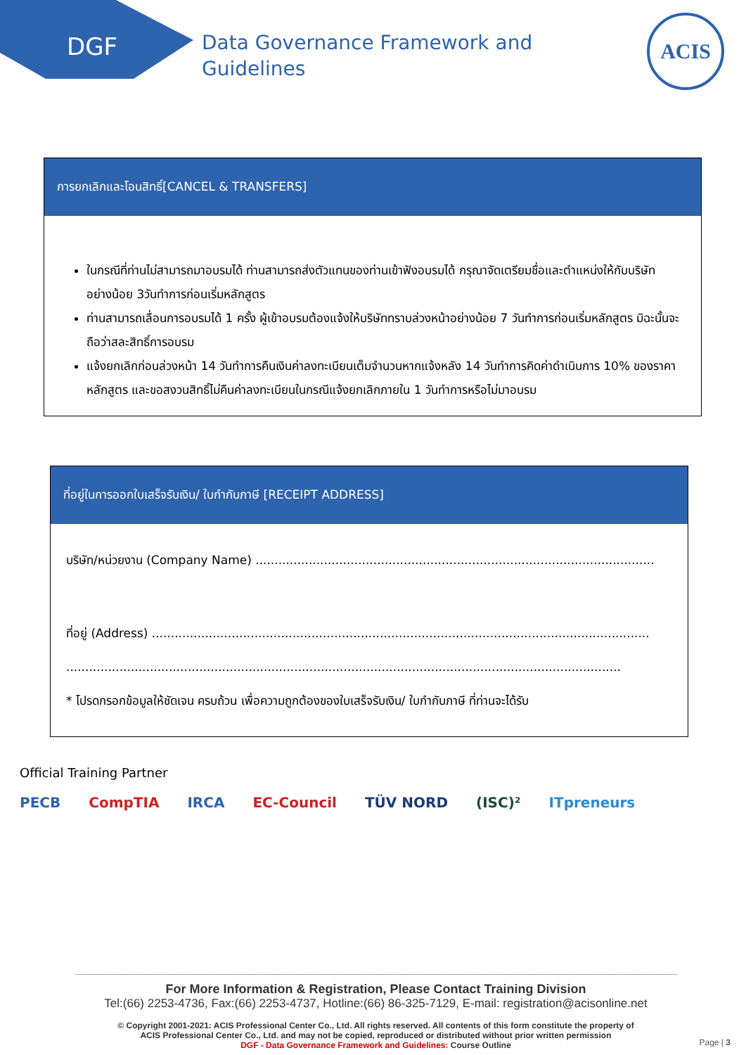DGF
Data Governance Framework and
Guidelines
ACIS
การยกเลิกและโอนสิทธิ์[CANCEL & TRANSFERS]
ในกรณีที่ท่านไม่สามารถมาอบรมได้ ท่านสามารถส่งตัวแทนของท่านเข้าฟังอบรมได้ กรุณาจัดเตรียมชื่อและตำแหน่งให้กับบริษัทอย่างน้อย 3วันทำการก่อนเริ่มหลักสูตร
ท่านสามารถเลื่อนการอบรมได้ 1 ครั้ง ผู้เข้าอบรมต้องแจ้งให้บริษัททราบล่วงหน้าอย่างน้อย 7 วันทำการก่อนเริ่มหลักสูตร มิฉะนั้นจะถือว่าสละสิทธิ์การอบรม
แจ้งยกเลิกก่อนล่วงหน้า 14 วันทำการคืนเงินค่าลงทะเบียนเต็มจำนวนหากแจ้งหลัง 14 วันทำการคิดค่าดำเนินการ 10% ของราคาหลักสูตร และขอสงวนสิทธิ์ไม่คืนค่าลงทะเบียนในกรณีแจ้งยกเลิกภายใน 1 วันทำการหรือไม่มาอบรม
ที่อยู่ในการออกใบเสร็จรับเงิน/ ใบกำกับภาษี [RECEIPT ADDRESS]
บริษัท/หน่วยงาน (Company Name) .........................................................................................................
ที่อยู่ (Address) ...................................................................................................................................
..................................................................................................................................................
* โปรดกรอกข้อมูลให้ชัดเจน ครบถ้วน เพื่อความถูกต้องของใบเสร็จรับเงิน/ ใบกำกับภาษี ที่ท่านจะได้รับ
Official Training Partner
PECB CompTIA IRCA EC-Council TÜV NORD (ISC)² ITpreneurs
For More Information & Registration, Please Contact Training Division
Tel:(66) 2253-4736, Fax:(66) 2253-4737, Hotline:(66) 86-325-7129, E-mail: registration@acisonline.net
© Copyright 2001-2021: ACIS Professional Center Co., Ltd. All rights reserved. All contents of this form constitute the property of
ACIS Professional Center Co., Ltd. and may not be copied, reproduced or distributed without prior written permission
DGF - Data Governance Framework and Guidelines: Course Outline
Page | 3